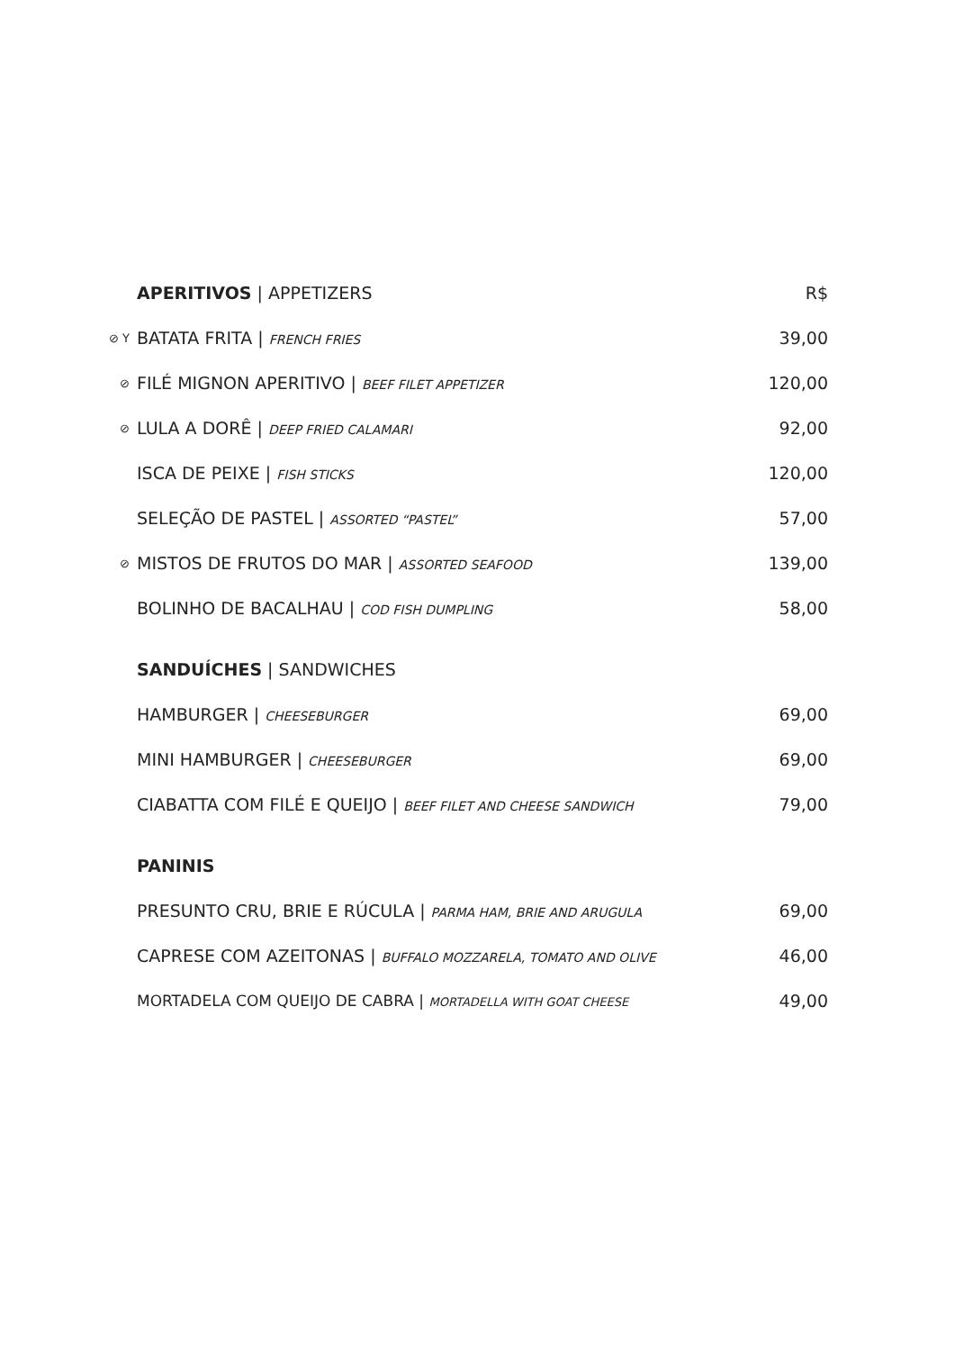| | APERITIVOS / APPETIZERS | R$ |
| ⊘ Y | BATATA FRITA / FRENCH FRIES | 39,00 |
| ⊘ | FILÉ MIGNON APERITIVO / BEEF FILET APPETIZER | 120,00 |
| ⊘ | LULA A DORÊ / DEEP FRIED CALAMARI | 92,00 |
| | ISCA DE PEIXE / FISH STICKS | 120,00 |
| | SELEÇÃO DE PASTEL / ASSORTED “PASTEL” | 57,00 |
| ⊘ | MISTOS DE FRUTOS DO MAR / ASSORTED SEAFOOD | 139,00 |
| | BOLINHO DE BACALHAU / COD FISH DUMPLING | 58,00 |
| | SANDUÍCHES / SANDWICHES | |
| | HAMBURGER / CHEESEBURGER | 69,00 |
| | MINI HAMBURGER / CHEESEBURGER | 69,00 |
| | CIABATTA COM FILÉ E QUEIJO / BEEF FILET AND CHEESE SANDWICH | 79,00 |
| | PANINIS | |
| | PRESUNTO CRU, BRIE E RÚCULA / PARMA HAM, BRIE AND ARUGULA | 69,00 |
| | CAPRESE COM AZEITONAS / BUFFALO MOZZARELA, TOMATO AND OLIVE | 46,00 |
| | MORTADELA COM QUEIJO DE CABRA / MORTADELLA WITH GOAT CHEESE | 49,00 |